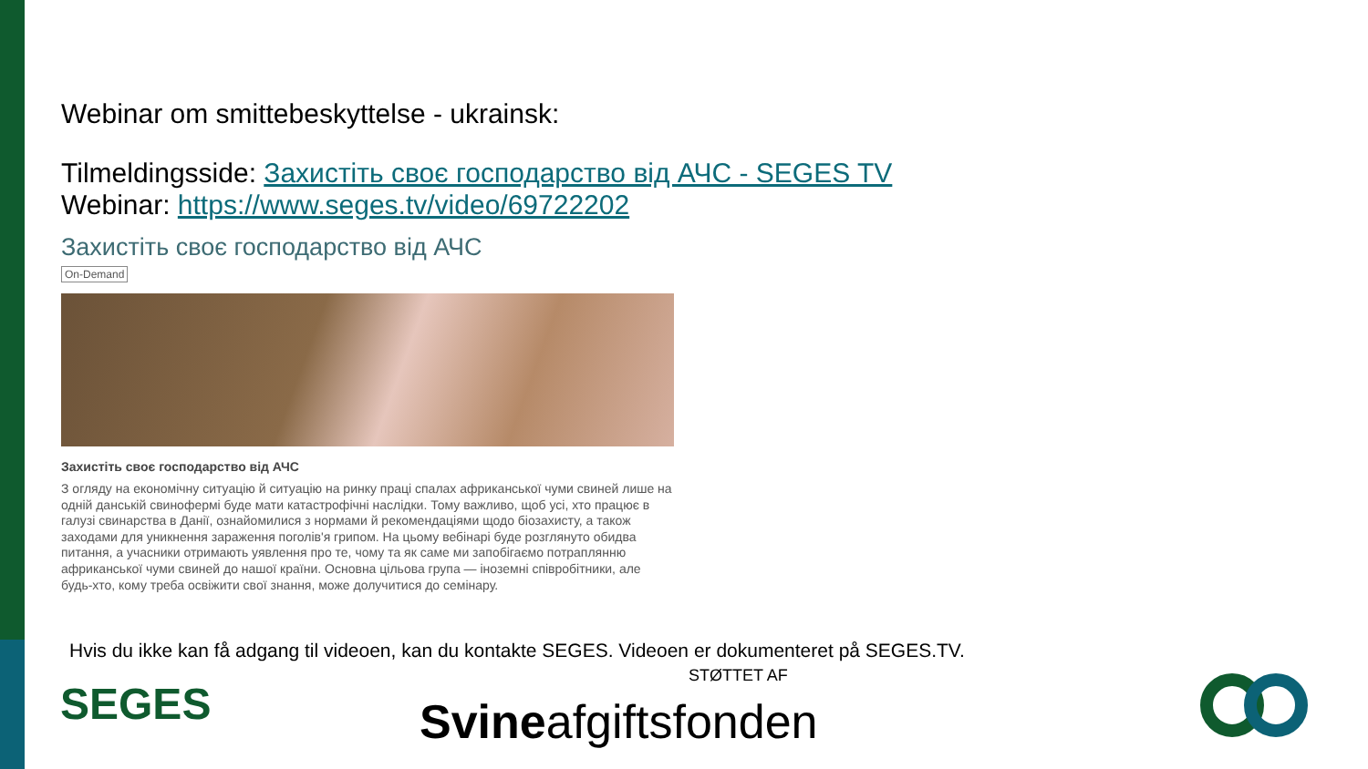Webinar om smittebeskyttelse - ukrainsk:
Tilmeldingsside: Захистіть своє господарство від АЧС - SEGES TV
Webinar: https://www.seges.tv/video/69722202
Захистіть своє господарство від АЧС
On-Demand
Захистіть своє господарство від АЧС
З огляду на економічну ситуацію й ситуацію на ринку праці спалах африканської чуми свиней лише на одній данській свинофермі буде мати катастрофічні наслідки. Тому важливо, щоб усі, хто працює в галузі свинарства в Данії, ознайомилися з нормами й рекомендаціями щодо біозахисту, а також заходами для уникнення зараження поголів'я грипом. На цьому вебінарі буде розглянуто обидва питання, а учасники отримають уявлення про те, чому та як саме ми запобігаємо потраплянню африканської чуми свиней до нашої країни. Основна цільова група — іноземні співробітники, але будь-хто, кому треба освіжити свої знання, може долучитися до семінару.
Hvis du ikke kan få adgang til videoen, kan du kontakte SEGES. Videoen er dokumenteret på SEGES.TV.
STØTTET AF
SEGES Svineafgiftsfonden